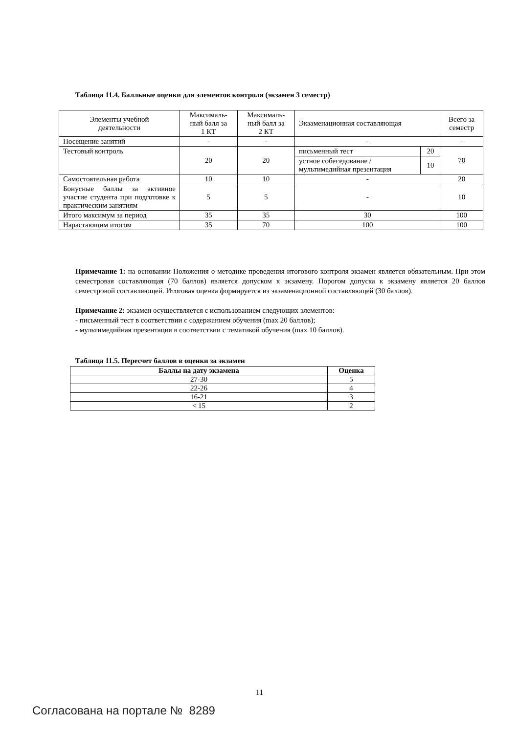Таблица 11.4. Балльные оценки для элементов контроля (экзамен 3 семестр)
| Элементы учебной деятельности | Максималь- ный балл за 1 КТ | Максималь- ный балл за 2 КТ | Экзаменационная составляющая | | Всего за семестр |
| --- | --- | --- | --- | --- | --- |
| Посещение занятий | - | - | - | | - |
| Тестовый контроль | 20 | 20 | письменный тест | 20 | 70 |
| | | | устное собеседование / мультимедийная презентация | 10 | |
| Самостоятельная работа | 10 | 10 | - | | 20 |
| Бонусные баллы за активное участие студента при подготовке к практическим занятиям | 5 | 5 | - | | 10 |
| Итого максимум за период | 35 | 35 | 30 | | 100 |
| Нарастающим итогом | 35 | 70 | 100 | | 100 |
Примечание 1: на основании Положения о методике проведения итогового контроля экзамен является обязательным. При этом семестровая составляющая (70 баллов) является допуском к экзамену. Порогом допуска к экзамену является 20 баллов семестровой составляющей. Итоговая оценка формируется из экзаменационной составляющей (30 баллов).
Примечание 2: экзамен осуществляется с использованием следующих элементов:
- письменный тест в соответствии с содержанием обучения (max 20 баллов);
- мультимедийная презентация в соответствии с тематикой обучения (max 10 баллов).
Таблица 11.5. Пересчет баллов в оценки за экзамен
| Баллы на дату экзамена | Оценка |
| --- | --- |
| 27-30 | 5 |
| 22-26 | 4 |
| 16-21 | 3 |
| < 15 | 2 |
11
Согласована на портале № 8289